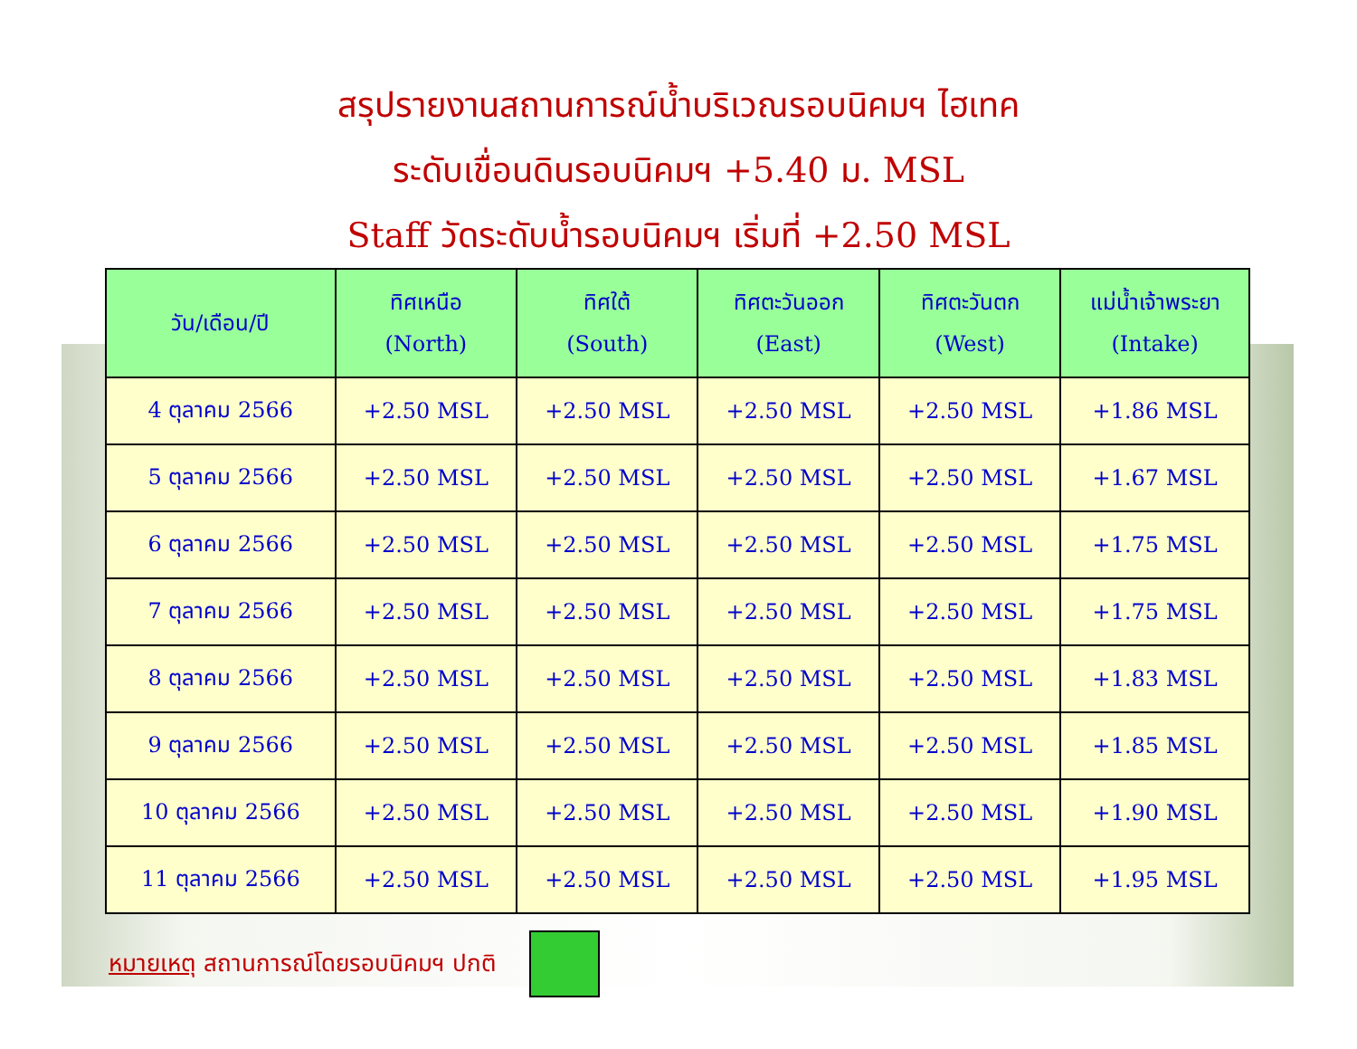สรุปรายงานสถานการณ์น้ำบริเวณรอบนิคมฯ ไฮเทค
ระดับเขื่อนดินรอบนิคมฯ +5.40 ม. MSL
Staff วัดระดับน้ำรอบนิคมฯ เริ่มที่ +2.50 MSL
| วัน/เดือน/ปี | ทิศเหนือ (North) | ทิศใต้ (South) | ทิศตะวันออก (East) | ทิศตะวันตก (West) | แม่น้ำเจ้าพระยา (Intake) |
| --- | --- | --- | --- | --- | --- |
| 4 ตุลาคม 2566 | +2.50 MSL | +2.50 MSL | +2.50 MSL | +2.50 MSL | +1.86 MSL |
| 5 ตุลาคม 2566 | +2.50 MSL | +2.50 MSL | +2.50 MSL | +2.50 MSL | +1.67 MSL |
| 6 ตุลาคม 2566 | +2.50 MSL | +2.50 MSL | +2.50 MSL | +2.50 MSL | +1.75 MSL |
| 7 ตุลาคม 2566 | +2.50 MSL | +2.50 MSL | +2.50 MSL | +2.50 MSL | +1.75 MSL |
| 8 ตุลาคม 2566 | +2.50 MSL | +2.50 MSL | +2.50 MSL | +2.50 MSL | +1.83 MSL |
| 9 ตุลาคม 2566 | +2.50 MSL | +2.50 MSL | +2.50 MSL | +2.50 MSL | +1.85 MSL |
| 10 ตุลาคม 2566 | +2.50 MSL | +2.50 MSL | +2.50 MSL | +2.50 MSL | +1.90 MSL |
| 11 ตุลาคม 2566 | +2.50 MSL | +2.50 MSL | +2.50 MSL | +2.50 MSL | +1.95 MSL |
หมายเหตุ สถานการณ์โดยรอบนิคมฯ ปกติ